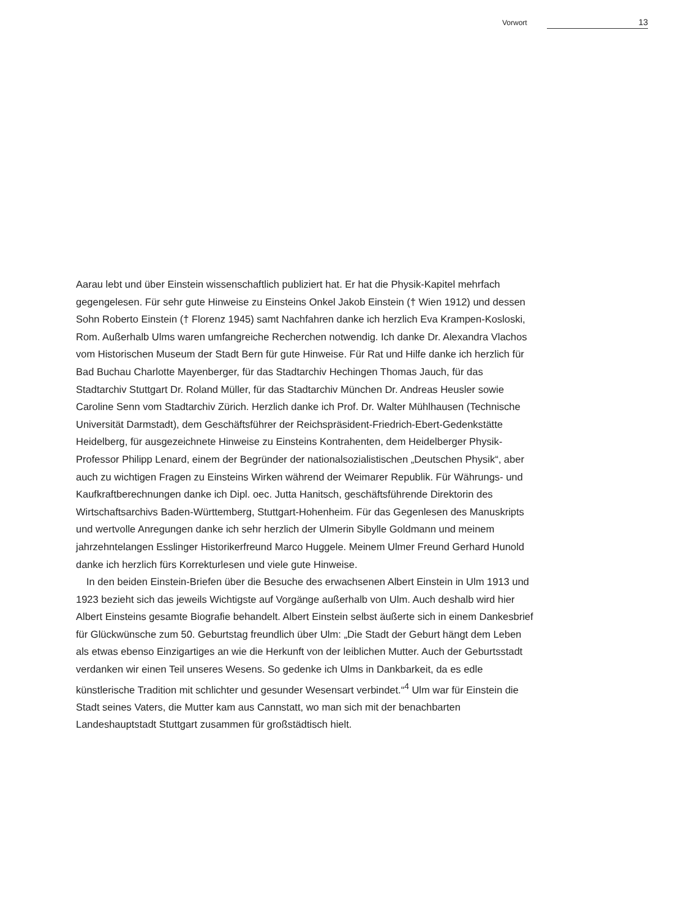Vorwort 13
Aarau lebt und über Einstein wissenschaftlich publiziert hat. Er hat die Physik-Kapitel mehrfach gegengelesen. Für sehr gute Hinweise zu Einsteins Onkel Jakob Einstein († Wien 1912) und dessen Sohn Roberto Einstein († Florenz 1945) samt Nachfahren danke ich herzlich Eva Krampen-Kosloski, Rom. Außerhalb Ulms waren umfangreiche Recherchen notwendig. Ich danke Dr. Alexandra Vlachos vom Historischen Museum der Stadt Bern für gute Hinweise. Für Rat und Hilfe danke ich herzlich für Bad Buchau Charlotte Mayenberger, für das Stadtarchiv Hechingen Thomas Jauch, für das Stadtarchiv Stuttgart Dr. Roland Müller, für das Stadtarchiv München Dr. Andreas Heusler sowie Caroline Senn vom Stadtarchiv Zürich. Herzlich danke ich Prof. Dr. Walter Mühlhausen (Technische Universität Darmstadt), dem Geschäftsführer der Reichspräsident-Friedrich-Ebert-Gedenkstätte Heidelberg, für ausgezeichnete Hinweise zu Einsteins Kontrahenten, dem Heidelberger Physik-Professor Philipp Lenard, einem der Begründer der nationalsozialistischen „Deutschen Physik“, aber auch zu wichtigen Fragen zu Einsteins Wirken während der Weimarer Republik. Für Währungs- und Kaufkraftberechnungen danke ich Dipl. oec. Jutta Hanitsch, geschäftsführende Direktorin des Wirtschaftsarchivs Baden-Württemberg, Stuttgart-Hohenheim. Für das Gegenlesen des Manuskripts und wertvolle Anregungen danke ich sehr herzlich der Ulmerin Sibylle Goldmann und meinem jahrzehntelangen Esslinger Historikerfreund Marco Huggele. Meinem Ulmer Freund Gerhard Hunold danke ich herzlich fürs Korrekturlesen und viele gute Hinweise.
In den beiden Einstein-Briefen über die Besuche des erwachsenen Albert Einstein in Ulm 1913 und 1923 bezieht sich das jeweils Wichtigste auf Vorgänge außerhalb von Ulm. Auch deshalb wird hier Albert Einsteins gesamte Biografie behandelt. Albert Einstein selbst äußerte sich in einem Dankesbrief für Glückwünsche zum 50. Geburtstag freundlich über Ulm: „Die Stadt der Geburt hängt dem Leben als etwas ebenso Einzigartiges an wie die Herkunft von der leiblichen Mutter. Auch der Geburtsstadt verdanken wir einen Teil unseres Wesens. So gedenke ich Ulms in Dankbarkeit, da es edle künstlerische Tradition mit schlichter und gesunder Wesensart verbindet.“<sup>4</sup> Ulm war für Einstein die Stadt seines Vaters, die Mutter kam aus Cannstatt, wo man sich mit der benachbarten Landeshauptstadt Stuttgart zusammen für großstädtisch hielt.